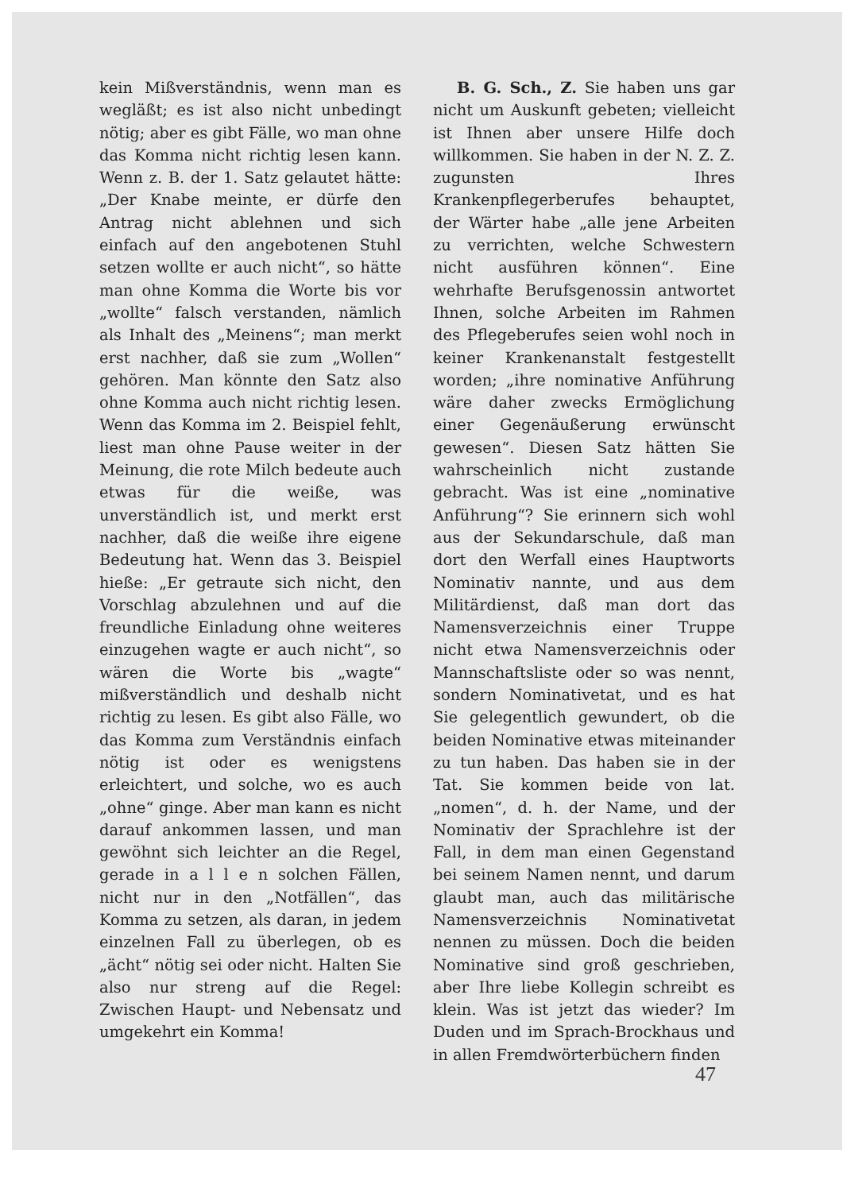kein Mißverständnis, wenn man es wegläßt; es ist also nicht unbedingt nötig; aber es gibt Fälle, wo man ohne das Komma nicht richtig lesen kann. Wenn z. B. der 1. Satz gelautet hätte: „Der Knabe meinte, er dürfe den Antrag nicht ablehnen und sich einfach auf den angebotenen Stuhl setzen wollte er auch nicht“, so hätte man ohne Komma die Worte bis vor „wollte“ falsch verstanden, nämlich als Inhalt des „Meinens“; man merkt erst nachher, daß sie zum „Wollen“ gehören. Man könnte den Satz also ohne Komma auch nicht richtig lesen. Wenn das Komma im 2. Beispiel fehlt, liest man ohne Pause weiter in der Meinung, die rote Milch bedeute auch etwas für die weiße, was unverständlich ist, und merkt erst nachher, daß die weiße ihre eigene Bedeutung hat. Wenn das 3. Beispiel hieße: „Er getraute sich nicht, den Vorschlag abzulehnen und auf die freundliche Einladung ohne weiteres einzugehen wagte er auch nicht“, so wären die Worte bis „wagte“ mißverständlich und deshalb nicht richtig zu lesen. Es gibt also Fälle, wo das Komma zum Verständnis einfach nötig ist oder es wenigstens erleichtert, und solche, wo es auch „ohne“ ginge. Aber man kann es nicht darauf ankommen lassen, und man gewöhnt sich leichter an die Regel, gerade in a l l e n solchen Fällen, nicht nur in den „Notfällen“, das Komma zu setzen, als daran, in jedem einzelnen Fall zu überlegen, ob es „ächt“ nötig sei oder nicht. Halten Sie also nur streng auf die Regel: Zwischen Haupt- und Nebensatz und umgekehrt ein Komma!
B. G. Sch., Z. Sie haben uns gar nicht um Auskunft gebeten; vielleicht ist Ihnen aber unsere Hilfe doch willkommen. Sie haben in der N. Z. Z. zugunsten Ihres Krankenpflegerberufes behauptet, der Wärter habe „alle jene Arbeiten zu verrichten, welche Schwestern nicht ausführen können“. Eine wehrhafte Berufsgenossin antwortet Ihnen, solche Arbeiten im Rahmen des Pflegeberufes seien wohl noch in keiner Krankenanstalt festgestellt worden; „ihre nominative Anführung wäre daher zwecks Ermöglichung einer Gegenäußerung erwünscht gewesen“. Diesen Satz hätten Sie wahrscheinlich nicht zustande gebracht. Was ist eine „nominative Anführung“? Sie erinnern sich wohl aus der Sekundarschule, daß man dort den Werfall eines Hauptworts Nominativ nannte, und aus dem Militärdienst, daß man dort das Namensverzeichnis einer Truppe nicht etwa Namensverzeichnis oder Mannschaftsliste oder so was nennt, sondern Nominativetat, und es hat Sie gelegentlich gewundert, ob die beiden Nominative etwas miteinander zu tun haben. Das haben sie in der Tat. Sie kommen beide von lat. „nomen“, d. h. der Name, und der Nominativ der Sprachlehre ist der Fall, in dem man einen Gegenstand bei seinem Namen nennt, und darum glaubt man, auch das militärische Namensverzeichnis Nominativetat nennen zu müssen. Doch die beiden Nominative sind groß geschrieben, aber Ihre liebe Kollegin schreibt es klein. Was ist jetzt das wieder? Im Duden und im Sprach-Brockhaus und in allen Fremdwörterbüchern finden
47